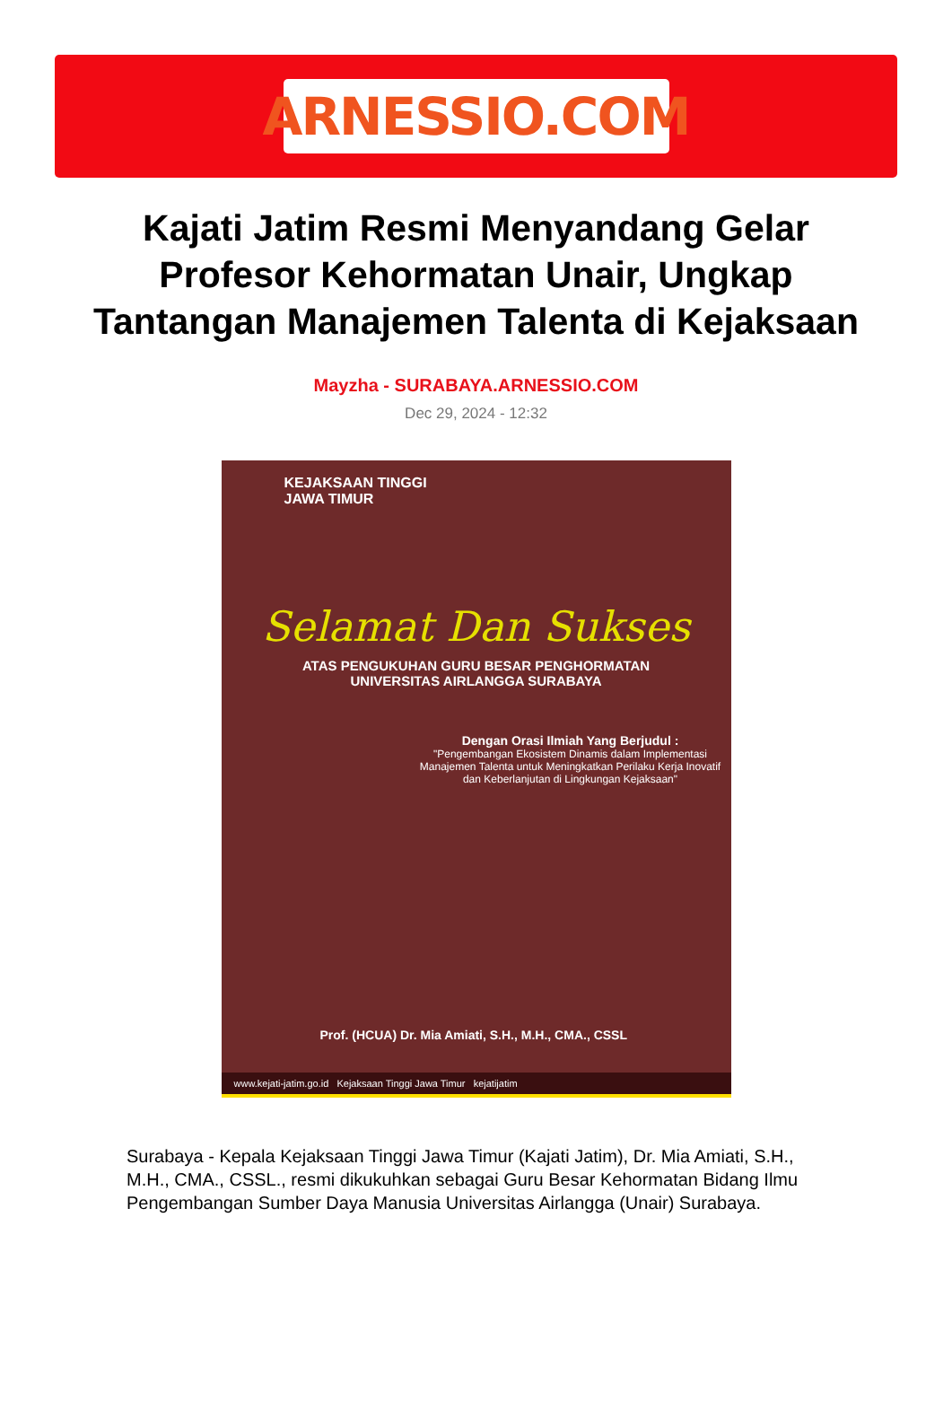ARNESSIO.COM
Kajati Jatim Resmi Menyandang Gelar Profesor Kehormatan Unair, Ungkap Tantangan Manajemen Talenta di Kejaksaan
Mayzha - SURABAYA.ARNESSIO.COM
Dec 29, 2024 - 12:32
KEJAKSAAN TINGGI
JAWA TIMUR
Selamat Dan Sukses
ATAS PENGUKUHAN GURU BESAR PENGHORMATAN
UNIVERSITAS AIRLANGGA SURABAYA
Dengan Orasi Ilmiah Yang Berjudul :
"Pengembangan Ekosistem Dinamis dalam Implementasi Manajemen Talenta untuk Meningkatkan Perilaku Kerja Inovatif dan Keberlanjutan di Lingkungan Kejaksaan"
Prof. (HCUA) Dr. Mia Amiati, S.H., M.H., CMA., CSSL
www.kejati-jatim.go.id Kejaksaan Tinggi Jawa Timur kejatijatim
Surabaya - Kepala Kejaksaan Tinggi Jawa Timur (Kajati Jatim), Dr. Mia Amiati, S.H., M.H., CMA., CSSL., resmi dikukuhkan sebagai Guru Besar Kehormatan Bidang Ilmu Pengembangan Sumber Daya Manusia Universitas Airlangga (Unair) Surabaya.